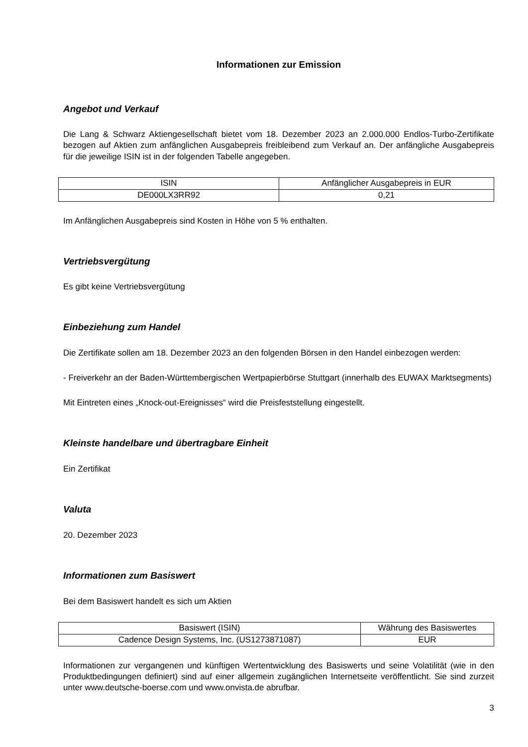Informationen zur Emission
Angebot und Verkauf
Die Lang & Schwarz Aktiengesellschaft bietet vom 18. Dezember 2023 an 2.000.000 Endlos-Turbo-Zertifikate bezogen auf Aktien zum anfänglichen Ausgabepreis freibleibend zum Verkauf an. Der anfängliche Ausgabepreis für die jeweilige ISIN ist in der folgenden Tabelle angegeben.
| ISIN | Anfänglicher Ausgabepreis in EUR |
| DE000LX3RR92 | 0,21 |
Im Anfänglichen Ausgabepreis sind Kosten in Höhe von 5 % enthalten.
Vertriebsvergütung
Es gibt keine Vertriebsvergütung
Einbeziehung zum Handel
Die Zertifikate sollen am 18. Dezember 2023 an den folgenden Börsen in den Handel einbezogen werden:
- Freiverkehr an der Baden-Württembergischen Wertpapierbörse Stuttgart (innerhalb des EUWAX Marktsegments)
Mit Eintreten eines „Knock-out-Ereignisses“ wird die Preisfeststellung eingestellt.
Kleinste handelbare und übertragbare Einheit
Ein Zertifikat
Valuta
20. Dezember 2023
Informationen zum Basiswert
Bei dem Basiswert handelt es sich um Aktien
| Basiswert (ISIN) | Währung des Basiswertes |
| Cadence Design Systems, Inc. (US1273871087) | EUR |
Informationen zur vergangenen und künftigen Wertentwicklung des Basiswerts und seine Volatilität (wie in den Produktbedingungen definiert) sind auf einer allgemein zugänglichen Internetseite veröffentlicht. Sie sind zurzeit unter www.deutsche-boerse.com und www.onvista.de abrufbar.
3